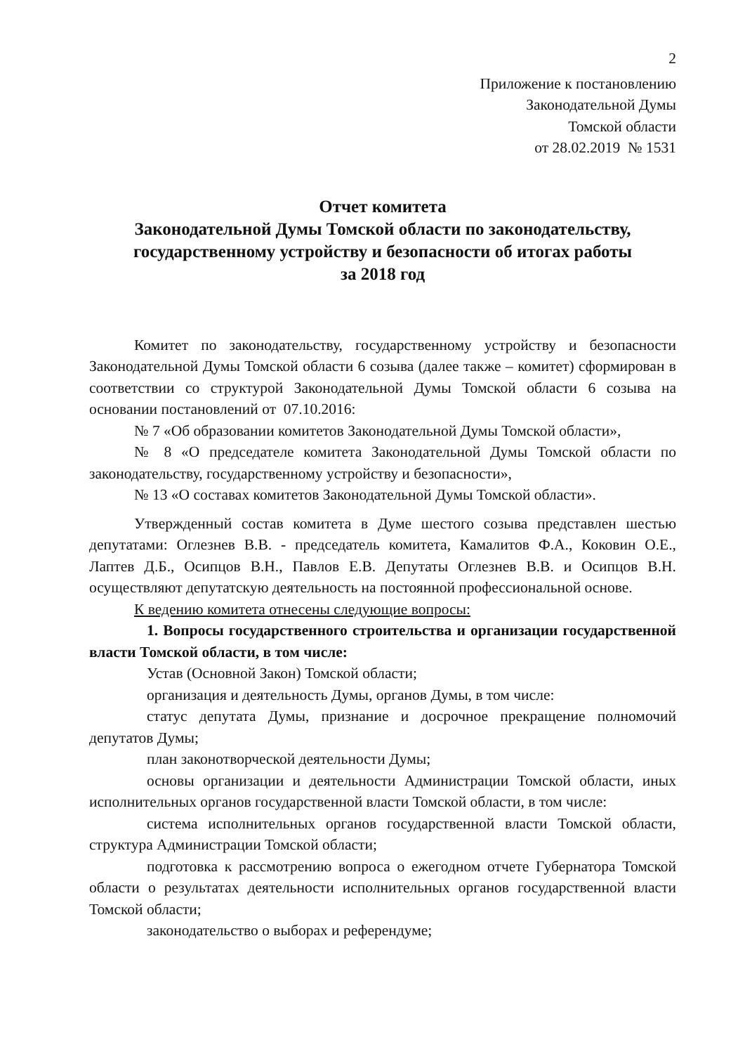2
Приложение к постановлению
Законодательной Думы
Томской области
от 28.02.2019 № 1531
Отчет комитета
Законодательной Думы Томской области по законодательству, государственному устройству и безопасности об итогах работы
за 2018 год
Комитет по законодательству, государственному устройству и безопасности Законодательной Думы Томской области 6 созыва (далее также – комитет) сформирован в соответствии со структурой Законодательной Думы Томской области 6 созыва на основании постановлений от 07.10.2016:
№ 7 «Об образовании комитетов Законодательной Думы Томской области»,
№ 8 «О председателе комитета Законодательной Думы Томской области по законодательству, государственному устройству и безопасности»,
№ 13 «О составах комитетов Законодательной Думы Томской области».
Утвержденный состав комитета в Думе шестого созыва представлен шестью депутатами: Оглезнев В.В. - председатель комитета, Камалитов Ф.А., Коковин О.Е., Лаптев Д.Б., Осипцов В.Н., Павлов Е.В. Депутаты Оглезнев В.В. и Осипцов В.Н. осуществляют депутатскую деятельность на постоянной профессиональной основе.
К ведению комитета отнесены следующие вопросы:
1. Вопросы государственного строительства и организации государственной власти Томской области, в том числе:
Устав (Основной Закон) Томской области;
организация и деятельность Думы, органов Думы, в том числе:
статус депутата Думы, признание и досрочное прекращение полномочий депутатов Думы;
план законотворческой деятельности Думы;
основы организации и деятельности Администрации Томской области, иных исполнительных органов государственной власти Томской области, в том числе:
система исполнительных органов государственной власти Томской области, структура Администрации Томской области;
подготовка к рассмотрению вопроса о ежегодном отчете Губернатора Томской области о результатах деятельности исполнительных органов государственной власти Томской области;
законодательство о выборах и референдуме;